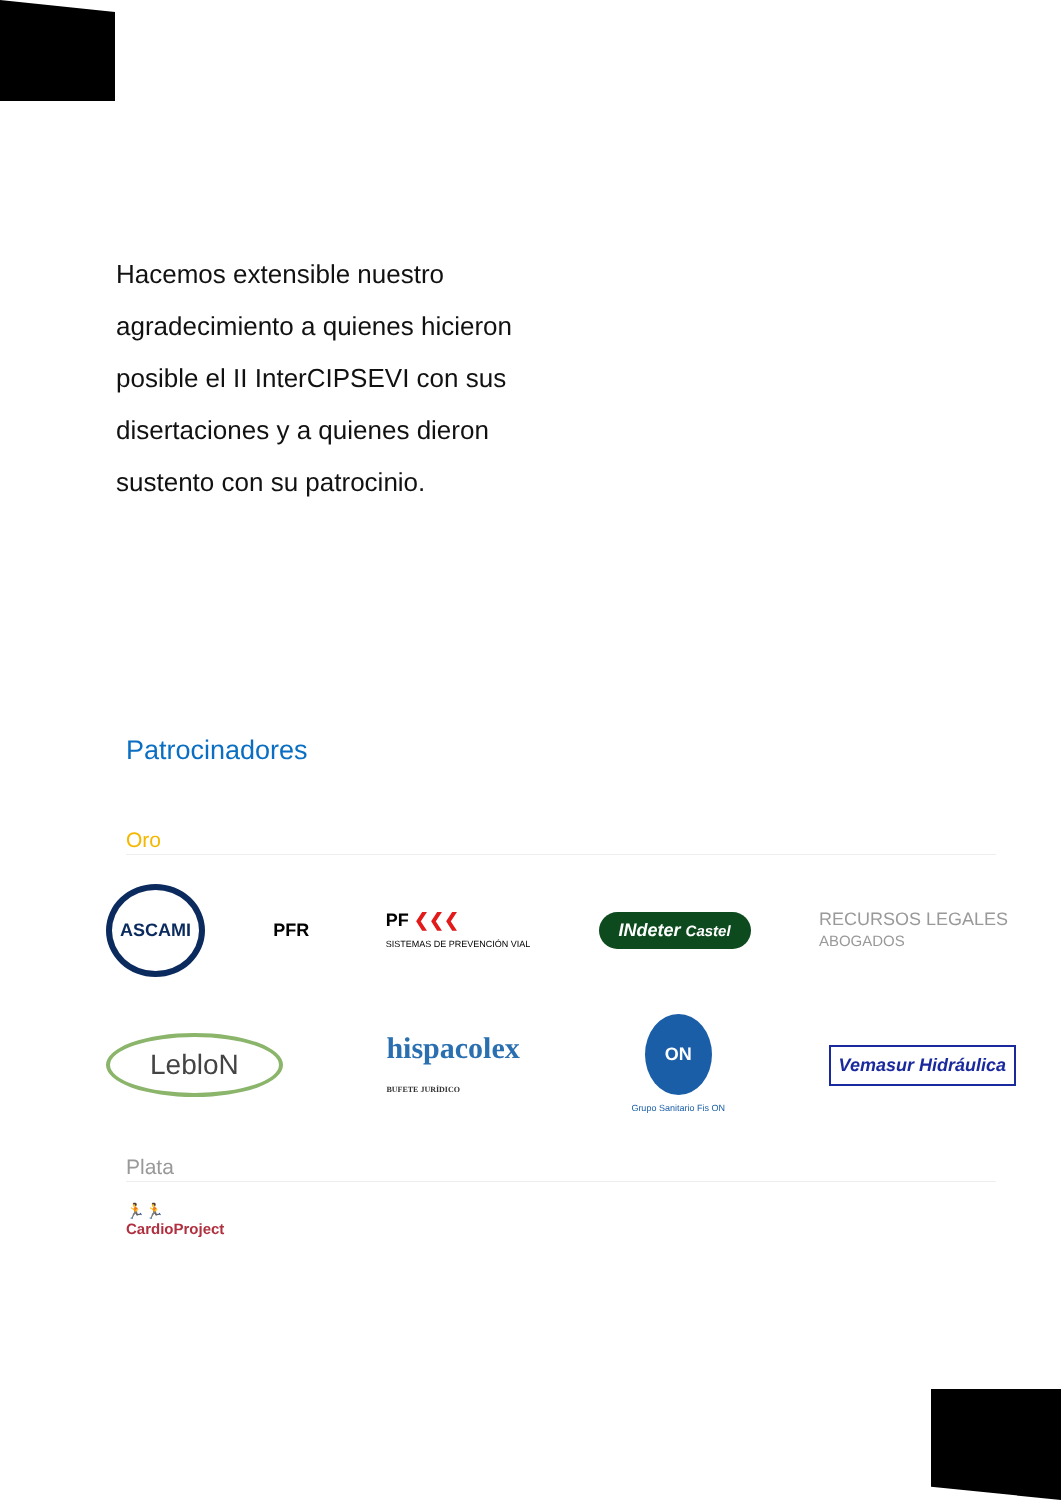Hacemos extensible nuestro agradecimiento a quienes hicieron posible el II InterCIPSEVI con sus disertaciones y a quienes dieron sustento con su patrocinio.
Patrocinadores
Oro
ASCAMI PFR PF ❮❮❮
SISTEMAS DE PREVENCIÓN VIAL INdeter Castel RECURSOS LEGALES
ABOGADOS
LebloN hispacolex
BUFETE JURÍDICO ON
Grupo Sanitario Fis ON Vemasur Hidráulica
Plata
🏃🏃
CardioProject